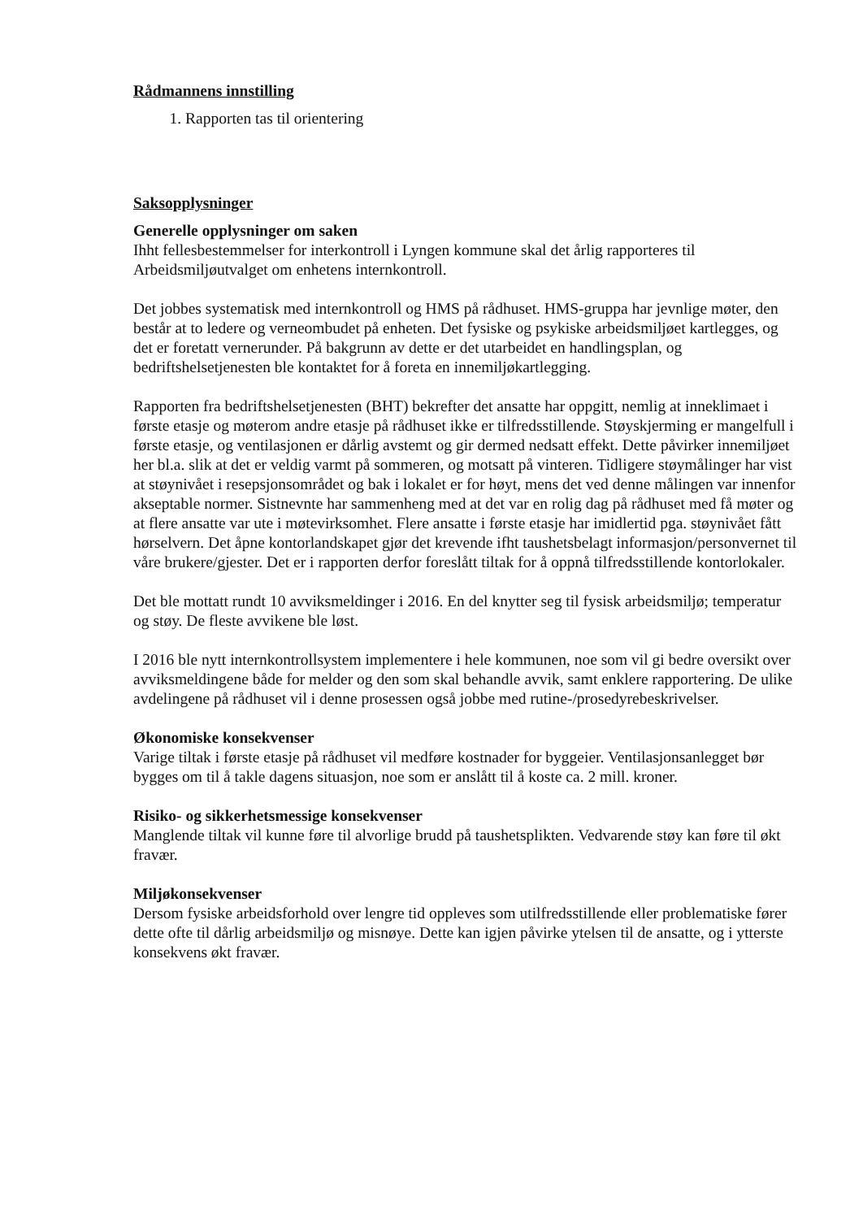Rådmannens innstilling
1. Rapporten tas til orientering
Saksopplysninger
Generelle opplysninger om saken
Ihht fellesbestemmelser for interkontroll i Lyngen kommune skal det årlig rapporteres til Arbeidsmiljøutvalget om enhetens internkontroll.
Det jobbes systematisk med internkontroll og HMS på rådhuset. HMS-gruppa har jevnlige møter, den består at to ledere og verneombudet på enheten. Det fysiske og psykiske arbeidsmiljøet kartlegges, og det er foretatt vernerunder. På bakgrunn av dette er det utarbeidet en handlingsplan, og bedriftshelsetjenesten ble kontaktet for å foreta en innemiljøkartlegging.
Rapporten fra bedriftshelsetjenesten (BHT) bekrefter det ansatte har oppgitt, nemlig at inneklimaet i første etasje og møterom andre etasje på rådhuset ikke er tilfredsstillende. Støyskjerming er mangelfull i første etasje, og ventilasjonen er dårlig avstemt og gir dermed nedsatt effekt. Dette påvirker innemiljøet her bl.a. slik at det er veldig varmt på sommeren, og motsatt på vinteren. Tidligere støymålinger har vist at støynivået i resepsjonsområdet og bak i lokalet er for høyt, mens det ved denne målingen var innenfor akseptable normer. Sistnevnte har sammenheng med at det var en rolig dag på rådhuset med få møter og at flere ansatte var ute i møtevirksomhet. Flere ansatte i første etasje har imidlertid pga. støynivået fått hørselvern. Det åpne kontorlandskapet gjør det krevende ifht taushetsbelagt informasjon/personvernet til våre brukere/gjester. Det er i rapporten derfor foreslått tiltak for å oppnå tilfredsstillende kontorlokaler.
Det ble mottatt rundt 10 avviksmeldinger i 2016. En del knytter seg til fysisk arbeidsmiljø; temperatur og støy. De fleste avvikene ble løst.
I 2016 ble nytt internkontrollsystem implementere i hele kommunen, noe som vil gi bedre oversikt over avviksmeldingene både for melder og den som skal behandle avvik, samt enklere rapportering. De ulike avdelingene på rådhuset vil i denne prosessen også jobbe med rutine-/prosedyrebeskrivelser.
Økonomiske konsekvenser
Varige tiltak i første etasje på rådhuset vil medføre kostnader for byggeier. Ventilasjonsanlegget bør bygges om til å takle dagens situasjon, noe som er anslått til å koste ca. 2 mill. kroner.
Risiko- og sikkerhetsmessige konsekvenser
Manglende tiltak vil kunne føre til alvorlige brudd på taushetsplikten. Vedvarende støy kan føre til økt fravær.
Miljøkonsekvenser
Dersom fysiske arbeidsforhold over lengre tid oppleves som utilfredsstillende eller problematiske fører dette ofte til dårlig arbeidsmiljø og misnøye. Dette kan igjen påvirke ytelsen til de ansatte, og i ytterste konsekvens økt fravær.